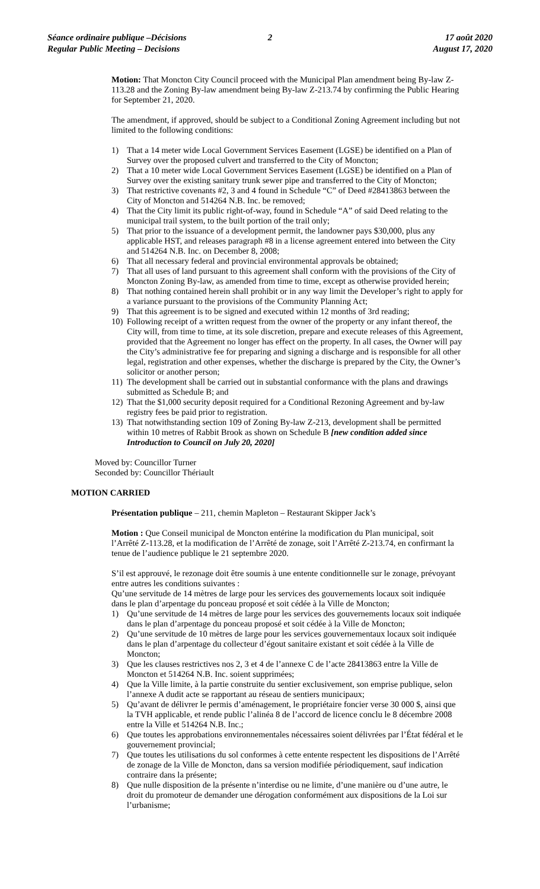Séance ordinaire publique –Décisions
Regular Public Meeting – Decisions
2 17 août 2020
August 17, 2020
Motion: That Moncton City Council proceed with the Municipal Plan amendment being By-law Z-113.28 and the Zoning By-law amendment being By-law Z-213.74 by confirming the Public Hearing for September 21, 2020.
The amendment, if approved, should be subject to a Conditional Zoning Agreement including but not limited to the following conditions:
1) That a 14 meter wide Local Government Services Easement (LGSE) be identified on a Plan of Survey over the proposed culvert and transferred to the City of Moncton;
2) That a 10 meter wide Local Government Services Easement (LGSE) be identified on a Plan of Survey over the existing sanitary trunk sewer pipe and transferred to the City of Moncton;
3) That restrictive covenants #2, 3 and 4 found in Schedule “C” of Deed #28413863 between the City of Moncton and 514264 N.B. Inc. be removed;
4) That the City limit its public right-of-way, found in Schedule “A” of said Deed relating to the municipal trail system, to the built portion of the trail only;
5) That prior to the issuance of a development permit, the landowner pays $30,000, plus any applicable HST, and releases paragraph #8 in a license agreement entered into between the City and 514264 N.B. Inc. on December 8, 2008;
6) That all necessary federal and provincial environmental approvals be obtained;
7) That all uses of land pursuant to this agreement shall conform with the provisions of the City of Moncton Zoning By-law, as amended from time to time, except as otherwise provided herein;
8) That nothing contained herein shall prohibit or in any way limit the Developer’s right to apply for a variance pursuant to the provisions of the Community Planning Act;
9) That this agreement is to be signed and executed within 12 months of 3rd reading;
10) Following receipt of a written request from the owner of the property or any infant thereof, the City will, from time to time, at its sole discretion, prepare and execute releases of this Agreement, provided that the Agreement no longer has effect on the property. In all cases, the Owner will pay the City’s administrative fee for preparing and signing a discharge and is responsible for all other legal, registration and other expenses, whether the discharge is prepared by the City, the Owner’s solicitor or another person;
11) The development shall be carried out in substantial conformance with the plans and drawings submitted as Schedule B; and
12) That the $1,000 security deposit required for a Conditional Rezoning Agreement and by-law registry fees be paid prior to registration.
13) That notwithstanding section 109 of Zoning By-law Z-213, development shall be permitted within 10 metres of Rabbit Brook as shown on Schedule B [new condition added since Introduction to Council on July 20, 2020]
Moved by: Councillor Turner
Seconded by: Councillor Thériault
MOTION CARRIED
Présentation publique – 211, chemin Mapleton – Restaurant Skipper Jack’s
Motion : Que Conseil municipal de Moncton entérine la modification du Plan municipal, soit l’Arrêté Z-113.28, et la modification de l’Arrêté de zonage, soit l’Arrêté Z-213.74, en confirmant la tenue de l’audience publique le 21 septembre 2020.
S’il est approuvé, le rezonage doit être soumis à une entente conditionnelle sur le zonage, prévoyant entre autres les conditions suivantes :
Qu’une servitude de 14 mètres de large pour les services des gouvernements locaux soit indiquée dans le plan d’arpentage du ponceau proposé et soit cédée à la Ville de Moncton;
1) Qu’une servitude de 14 mètres de large pour les services des gouvernements locaux soit indiquée dans le plan d’arpentage du ponceau proposé et soit cédée à la Ville de Moncton;
2) Qu’une servitude de 10 mètres de large pour les services gouvernementaux locaux soit indiquée dans le plan d’arpentage du collecteur d’égout sanitaire existant et soit cédée à la Ville de Moncton;
3) Que les clauses restrictives nos 2, 3 et 4 de l’annexe C de l’acte 28413863 entre la Ville de Moncton et 514264 N.B. Inc. soient supprimées;
4) Que la Ville limite, à la partie construite du sentier exclusivement, son emprise publique, selon l’annexe A dudit acte se rapportant au réseau de sentiers municipaux;
5) Qu’avant de délivrer le permis d’aménagement, le propriétaire foncier verse 30 000 $, ainsi que la TVH applicable, et rende public l’alinéa 8 de l’accord de licence conclu le 8 décembre 2008 entre la Ville et 514264 N.B. Inc.;
6) Que toutes les approbations environnementales nécessaires soient délivrées par l’État fédéral et le gouvernement provincial;
7) Que toutes les utilisations du sol conformes à cette entente respectent les dispositions de l’Arrêté de zonage de la Ville de Moncton, dans sa version modifiée périodiquement, sauf indication contraire dans la présente;
8) Que nulle disposition de la présente n’interdise ou ne limite, d’une manière ou d’une autre, le droit du promoteur de demander une dérogation conformément aux dispositions de la Loi sur l’urbanisme;